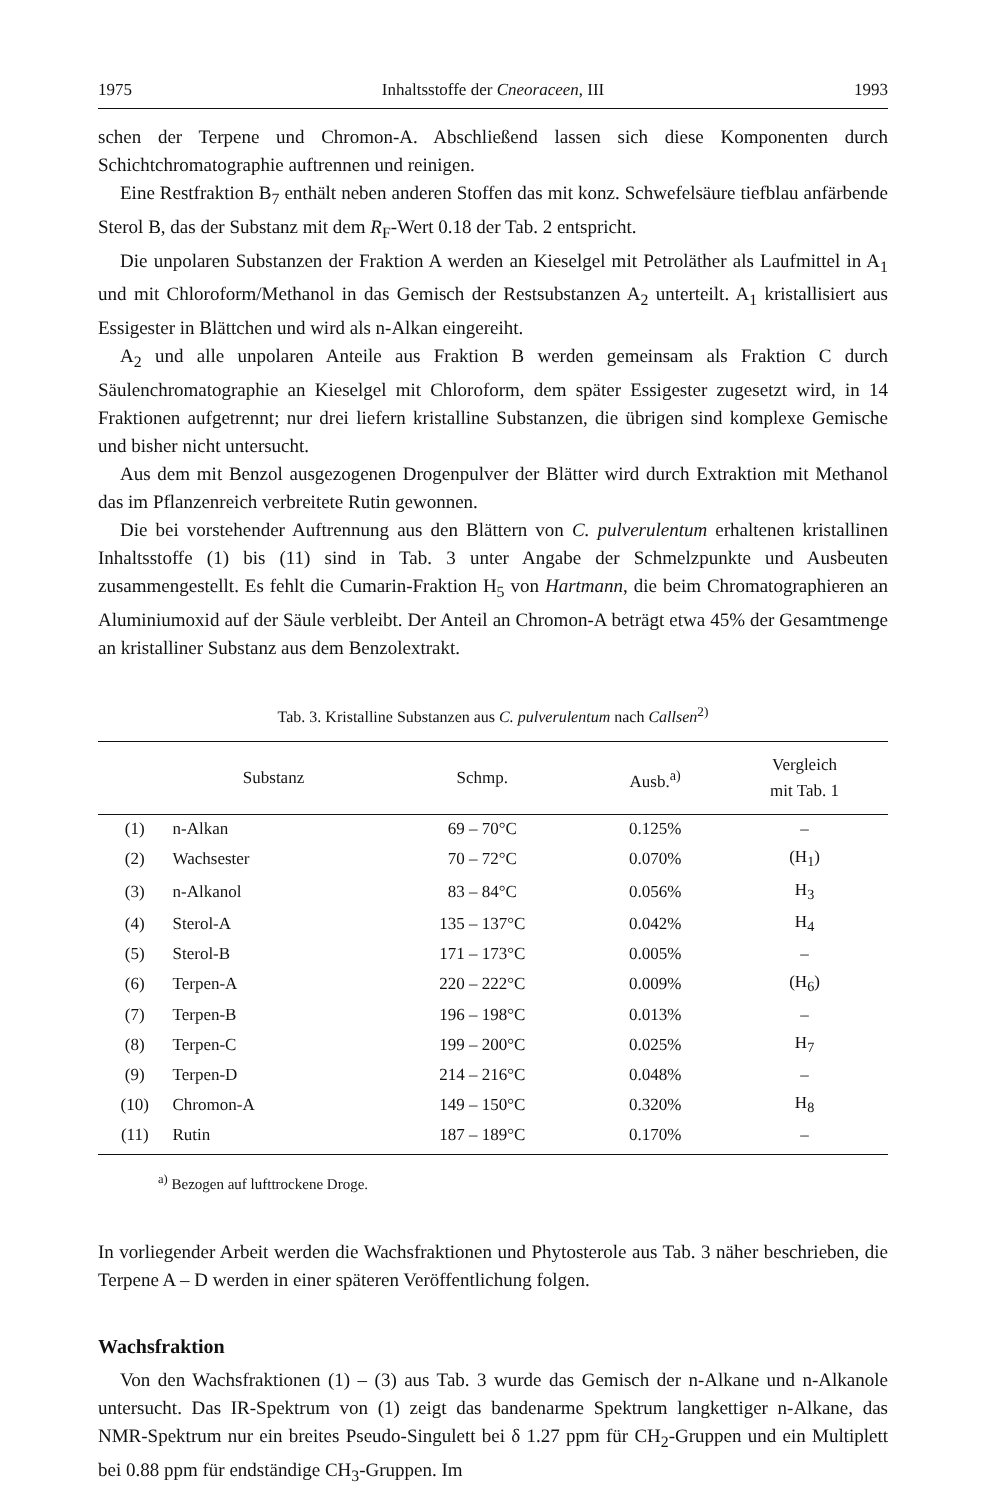1975 Inhaltsstoffe der Cneoraceen, III 1993
schen der Terpene und Chromon-A. Abschließend lassen sich diese Komponenten durch Schichtchromatographie auftrennen und reinigen.
Eine Restfraktion B<sub>7</sub> enthält neben anderen Stoffen das mit konz. Schwefelsäure tiefblau anfärbende Sterol B, das der Substanz mit dem R<sub>F</sub>-Wert 0.18 der Tab. 2 entspricht.
Die unpolaren Substanzen der Fraktion A werden an Kieselgel mit Petroläther als Laufmittel in A<sub>1</sub> und mit Chloroform/Methanol in das Gemisch der Restsubstanzen A<sub>2</sub> unterteilt. A<sub>1</sub> kristallisiert aus Essigester in Blättchen und wird als n-Alkan eingereiht.
A<sub>2</sub> und alle unpolaren Anteile aus Fraktion B werden gemeinsam als Fraktion C durch Säulenchromatographie an Kieselgel mit Chloroform, dem später Essigester zugesetzt wird, in 14 Fraktionen aufgetrennt; nur drei liefern kristalline Substanzen, die übrigen sind komplexe Gemische und bisher nicht untersucht.
Aus dem mit Benzol ausgezogenen Drogenpulver der Blätter wird durch Extraktion mit Methanol das im Pflanzenreich verbreitete Rutin gewonnen.
Die bei vorstehender Auftrennung aus den Blättern von C. pulverulentum erhaltenen kristallinen Inhaltsstoffe (1) bis (11) sind in Tab. 3 unter Angabe der Schmelzpunkte und Ausbeuten zusammengestellt. Es fehlt die Cumarin-Fraktion H<sub>5</sub> von Hartmann, die beim Chromatographieren an Aluminiumoxid auf der Säule verbleibt. Der Anteil an Chromon-A beträgt etwa 45% der Gesamtmenge an kristalliner Substanz aus dem Benzolextrakt.
Tab. 3. Kristalline Substanzen aus C. pulverulentum nach Callsen<sup>2)</sup>
| | Substanz | Schmp. | Ausb.<sup>a)</sup> | Vergleich mit Tab. 1 |
| --- | --- | --- | --- | --- |
| (1) | n-Alkan | 69 – 70°C | 0.125% | – |
| (2) | Wachsester | 70 – 72°C | 0.070% | (H<sub>1</sub>) |
| (3) | n-Alkanol | 83 – 84°C | 0.056% | H<sub>3</sub> |
| (4) | Sterol-A | 135 – 137°C | 0.042% | H<sub>4</sub> |
| (5) | Sterol-B | 171 – 173°C | 0.005% | – |
| (6) | Terpen-A | 220 – 222°C | 0.009% | (H<sub>6</sub>) |
| (7) | Terpen-B | 196 – 198°C | 0.013% | – |
| (8) | Terpen-C | 199 – 200°C | 0.025% | H<sub>7</sub> |
| (9) | Terpen-D | 214 – 216°C | 0.048% | – |
| (10) | Chromon-A | 149 – 150°C | 0.320% | H<sub>8</sub> |
| (11) | Rutin | 187 – 189°C | 0.170% | – |
<sup>a)</sup> Bezogen auf lufttrockene Droge.
In vorliegender Arbeit werden die Wachsfraktionen und Phytosterole aus Tab. 3 näher beschrieben, die Terpene A – D werden in einer späteren Veröffentlichung folgen.
Wachsfraktion
Von den Wachsfraktionen (1) – (3) aus Tab. 3 wurde das Gemisch der n-Alkane und n-Alkanole untersucht. Das IR-Spektrum von (1) zeigt das bandenarme Spektrum langkettiger n-Alkane, das NMR-Spektrum nur ein breites Pseudo-Singulett bei δ 1.27 ppm für CH<sub>2</sub>-Gruppen und ein Multiplett bei 0.88 ppm für endständige CH<sub>3</sub>-Gruppen. Im